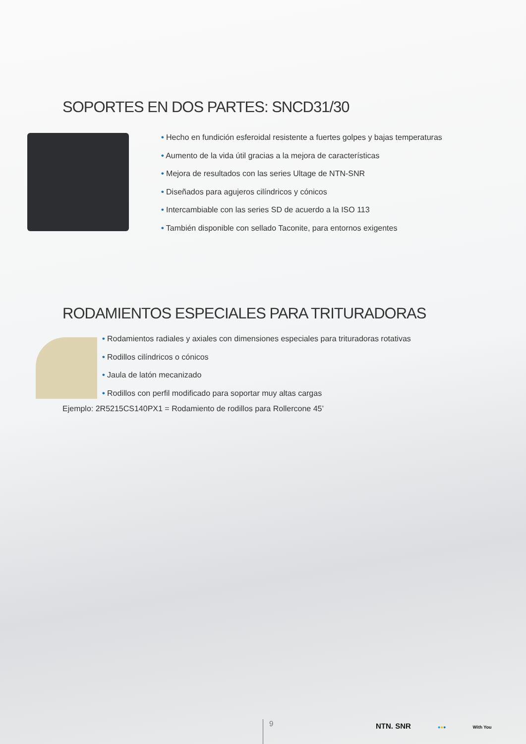SOPORTES EN DOS PARTES: SNCD31/30
• Hecho en fundición esferoidal resistente a fuertes golpes y bajas temperaturas
• Aumento de la vida útil gracias a la mejora de características
• Mejora de resultados con las series Ultage de NTN-SNR
• Diseñados para agujeros cilíndricos y cónicos
• Intercambiable con las series SD de acuerdo a la ISO 113
• También disponible con sellado Taconite, para entornos exigentes
RODAMIENTOS ESPECIALES PARA TRITURADORAS
• Rodamientos radiales y axiales con dimensiones especiales para trituradoras rotativas
• Rodillos cilíndricos o cónicos
• Jaula de latón mecanizado
• Rodillos con perfil modificado para soportar muy altas cargas
Ejemplo: 2R5215CS140PX1 = Rodamiento de rodillos para Rollercone 45’
9 NTN. SNR ● ● ● With You